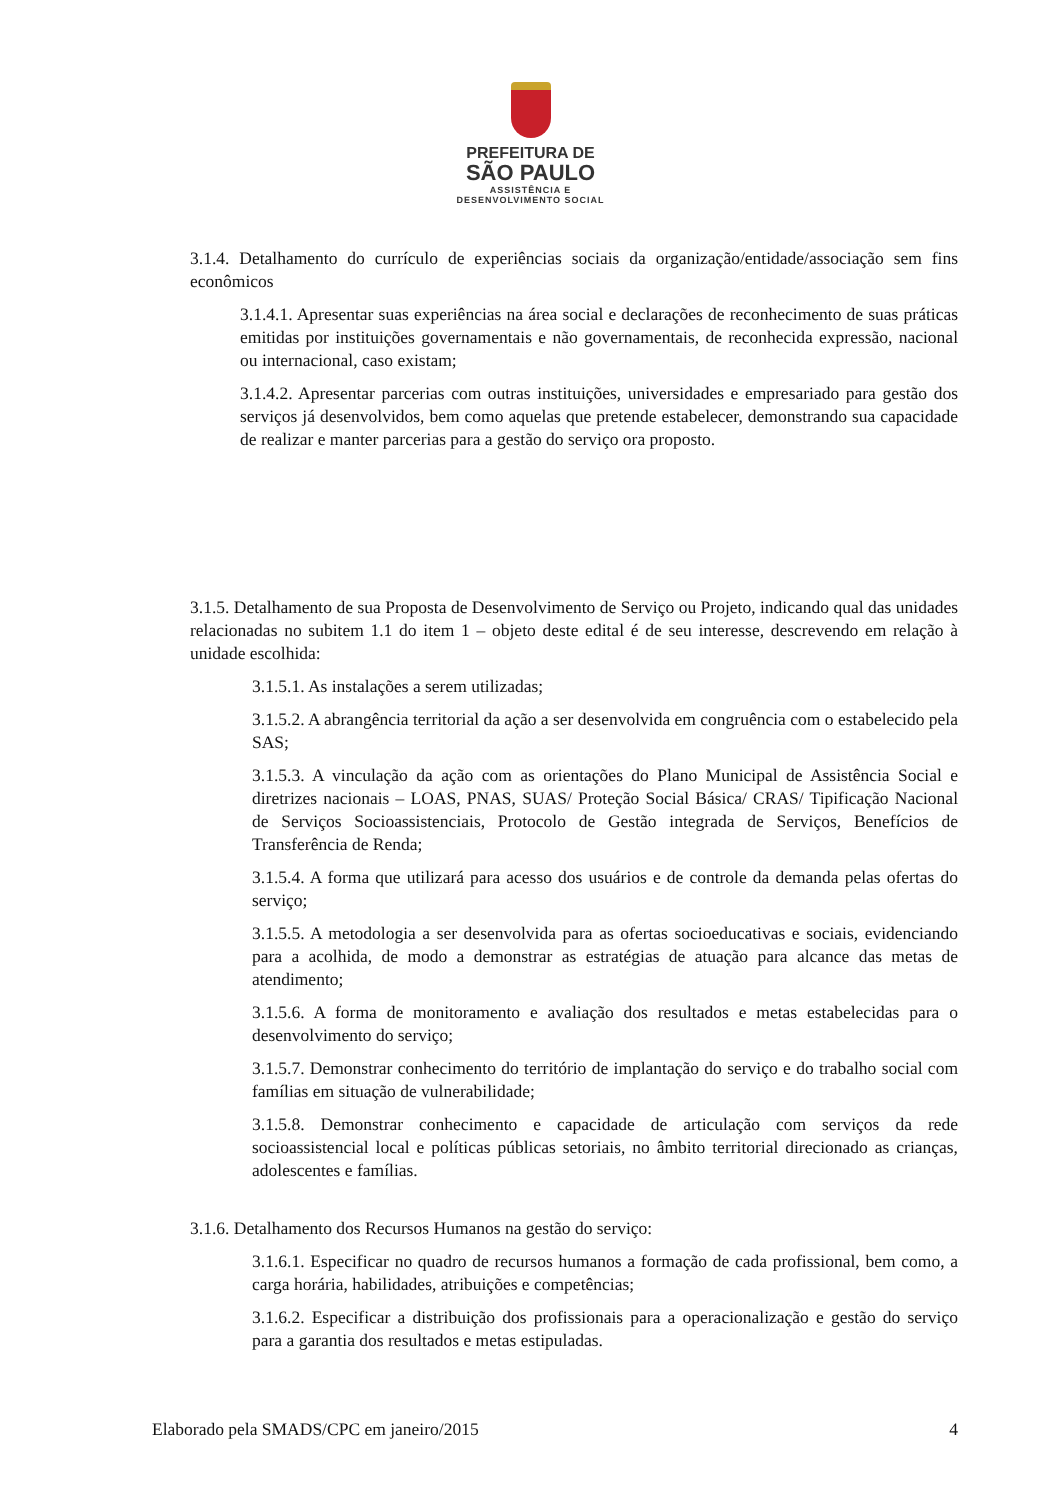PREFEITURA DE
SÃO PAULO
ASSISTÊNCIA E
DESENVOLVIMENTO SOCIAL
3.1.4. Detalhamento do currículo de experiências sociais da organização/entidade/associação sem fins econômicos
3.1.4.1. Apresentar suas experiências na área social e declarações de reconhecimento de suas práticas emitidas por instituições governamentais e não governamentais, de reconhecida expressão, nacional ou internacional, caso existam;
3.1.4.2. Apresentar parcerias com outras instituições, universidades e empresariado para gestão dos serviços já desenvolvidos, bem como aquelas que pretende estabelecer, demonstrando sua capacidade de realizar e manter parcerias para a gestão do serviço ora proposto.
3.1.5. Detalhamento de sua Proposta de Desenvolvimento de Serviço ou Projeto, indicando qual das unidades relacionadas no subitem 1.1 do item 1 – objeto deste edital é de seu interesse, descrevendo em relação à unidade escolhida:
3.1.5.1. As instalações a serem utilizadas;
3.1.5.2. A abrangência territorial da ação a ser desenvolvida em congruência com o estabelecido pela SAS;
3.1.5.3. A vinculação da ação com as orientações do Plano Municipal de Assistência Social e diretrizes nacionais – LOAS, PNAS, SUAS/ Proteção Social Básica/ CRAS/ Tipificação Nacional de Serviços Socioassistenciais, Protocolo de Gestão integrada de Serviços, Benefícios de Transferência de Renda;
3.1.5.4. A forma que utilizará para acesso dos usuários e de controle da demanda pelas ofertas do serviço;
3.1.5.5. A metodologia a ser desenvolvida para as ofertas socioeducativas e sociais, evidenciando para a acolhida, de modo a demonstrar as estratégias de atuação para alcance das metas de atendimento;
3.1.5.6. A forma de monitoramento e avaliação dos resultados e metas estabelecidas para o desenvolvimento do serviço;
3.1.5.7. Demonstrar conhecimento do território de implantação do serviço e do trabalho social com famílias em situação de vulnerabilidade;
3.1.5.8. Demonstrar conhecimento e capacidade de articulação com serviços da rede socioassistencial local e políticas públicas setoriais, no âmbito territorial direcionado as crianças, adolescentes e famílias.
3.1.6. Detalhamento dos Recursos Humanos na gestão do serviço:
3.1.6.1. Especificar no quadro de recursos humanos a formação de cada profissional, bem como, a carga horária, habilidades, atribuições e competências;
3.1.6.2. Especificar a distribuição dos profissionais para a operacionalização e gestão do serviço para a garantia dos resultados e metas estipuladas.
Elaborado pela SMADS/CPC em janeiro/2015 4